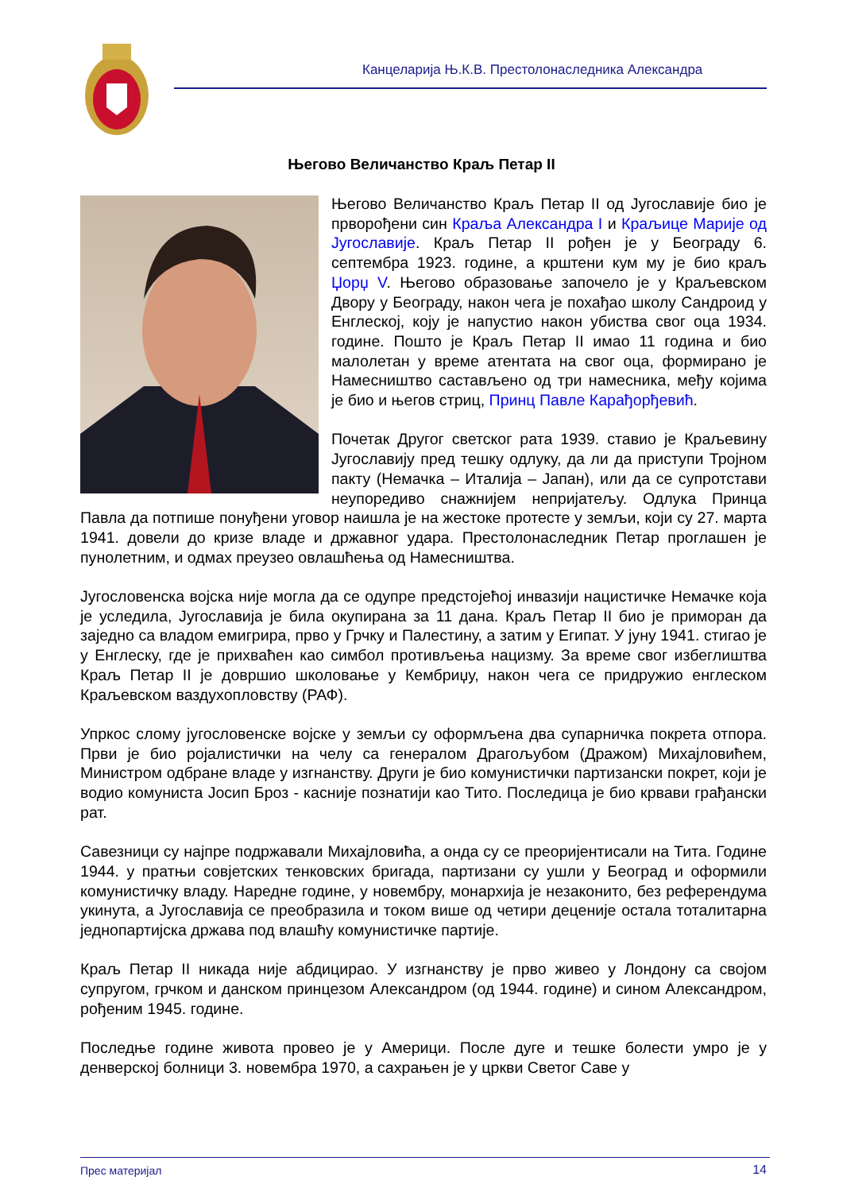Канцеларија Њ.К.В. Престолонаследника Александра
Његово Величанство Краљ Петар II
Његово Величанство Краљ Петар II од Југославије био је прворођени син Краља Александра I и Краљице Марије од Југославије. Краљ Петар II рођен је у Београду 6. септембра 1923. године, а кр­штени кум му је био краљ Џорџ V. Његово образовање започело је у Краљевском Двору у Београду, након чега је похађао школу Сандроид у Енглеској, коју је напустио након убиства свог оца 1934. године. Пошто је Краљ Петар II имао 11 година и био малолетан у време атентата на свог оца, формирано је Намесништво састављено од три намесника, међу којима је био и његов стриц, Принц Павле Карађорђевић.
Почетак Другог светског рата 1939. ставио је Краљевину Југославију пред тешку одлуку, да ли да приступи Тројном пакту (Немачка – Италија – Јапан), или да се супротстави неупоредиво снажнијем непријатељу. Одлука Принца Павла да потпише понуђени уговор наишла је на жестоке протесте у земљи, који су 27. марта 1941. довели до кризе владе и државног удара. Престолонаследник Петар проглашен је пунолетним, и одмах преузео овлашћења од Намесништва.
Југословенска војска није могла да се одупре предстојећој инвазији нацистичке Немачке која је уследила, Југославија је била окупирана за 11 дана. Краљ Петар II био је приморан да заједно са владом емигрира, прво у Грчку и Палестину, а затим у Египат. У јуну 1941. стигао је у Енглеску, где је прихваћен као симбол противљења нацизму. За време свог избеглиштва Краљ Петар II је довршио школовање у Кембриџу, након чега се придружио енглеском Краљевском ваздухопловству (РАФ).
Упркос слому југословенске војске у земљи су оформљена два супарничка покрета отпора. Први је био ројалистички на челу са генералом Драгољубом (Дражом) Михајловићем, Министром одбране владе у изгнанству. Други је био комунистички партизански покрет, који је водио комуниста Јосип Броз - касније познатији као Тито. Последица је био крвави грађански рат.
Савезници су најпре подржавали Михајловића, а онда су се преоријентисали на Тита. Године 1944. у пратњи совјетских тенковских бригада, партизани су ушли у Београд и оформили комунистичку владу. Наредне године, у новембру, монархија је незаконито, без референдума укинута, а Југославија се преобразила и током више од четири деценије остала тоталитарна једнопартијска држава под влашћу комунистичке партије.
Краљ Петар II никада није абдицирао. У изгнанству је прво живео у Лондону са својом супругом, грчком и данском принцезом Александром (од 1944. године) и сином Александром, рођеним 1945. године.
Последње године живота провео је у Америци. После дуге и тешке болести умро је у денверској болници 3. новембра 1970, а сахрањен је у цркви Светог Саве у
Прес материјал 14